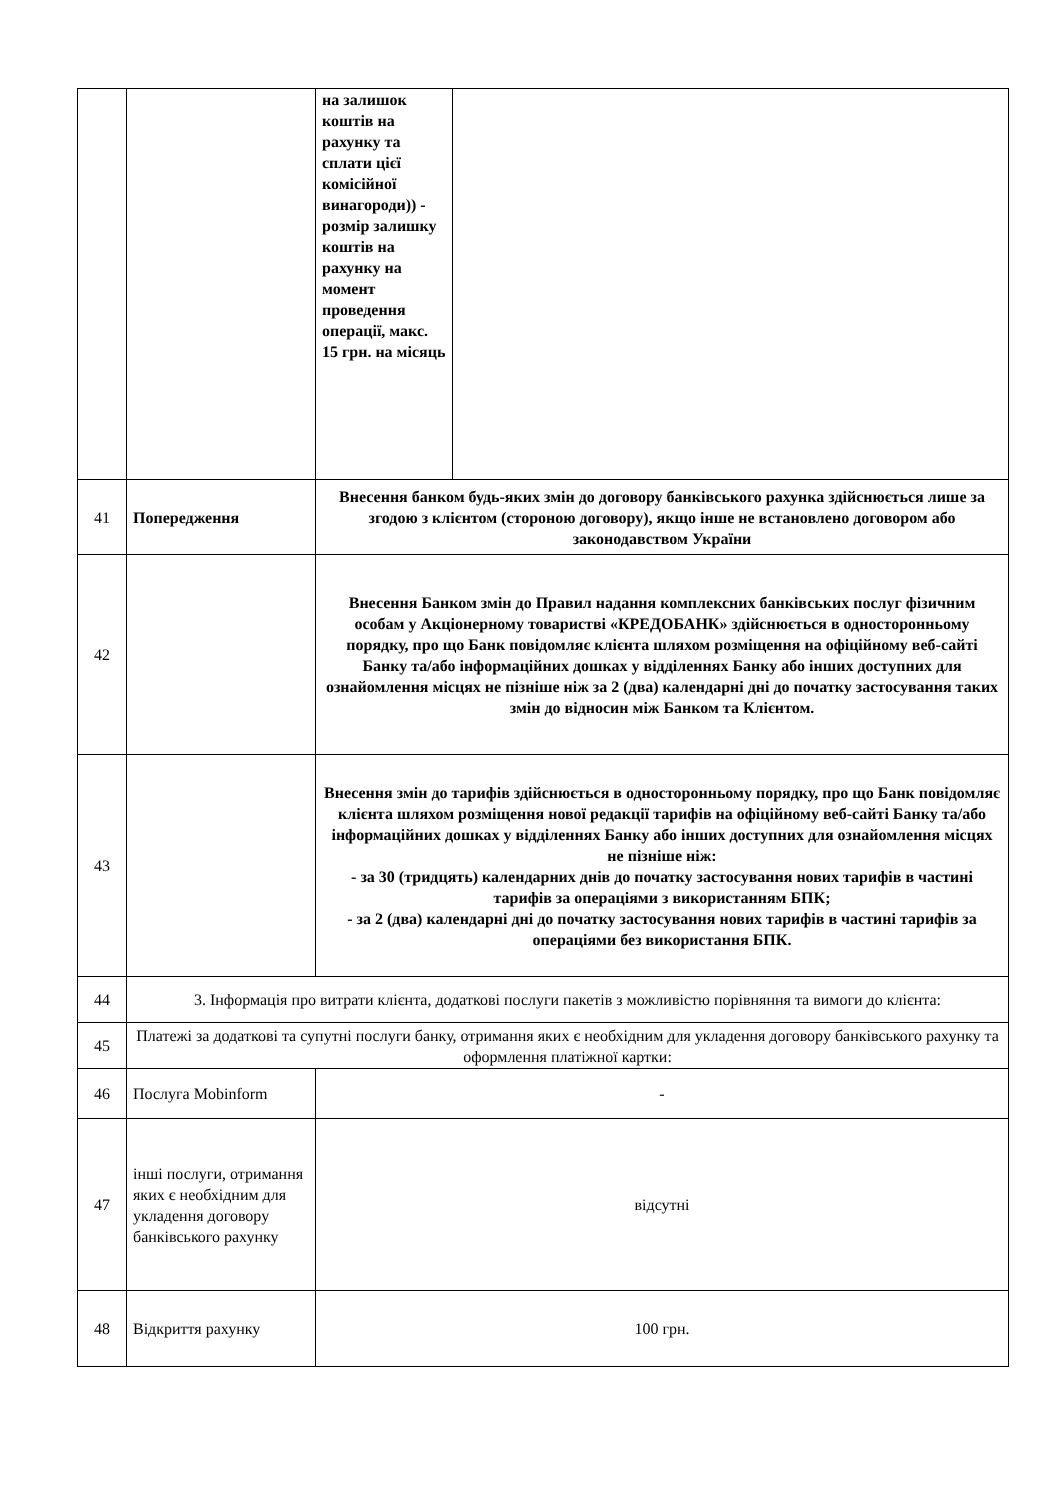| | | на залишок коштів на рахунку та сплати цієї комісійної винагороди)) - розмір залишку коштів на рахунку на момент проведення операції, макс. 15 грн. на місяць | |
| 41 | Попередження | Внесення банком будь-яких змін до договору банківського рахунка здійснюється лише за згодою з клієнтом (стороною договору), якщо інше не встановлено договором або законодавством України | |
| 42 | | Внесення Банком змін до Правил надання комплексних банківських послуг фізичним особам у Акціонерному товаристві «КРЕДОБАНК» здійснюється в односторонньому порядку, про що Банк повідомляє клієнта шляхом розміщення на офіційному веб-сайті Банку та/або інформаційних дошках у відділеннях Банку або інших доступних для ознайомлення місцях не пізніше ніж за 2 (два) календарні дні до початку застосування таких змін до відносин між Банком та Клієнтом. | |
| 43 | | Внесення змін до тарифів здійснюється в односторонньому порядку, про що Банк повідомляє клієнта шляхом розміщення нової редакції тарифів на офіційному веб-сайті Банку та/або інформаційних дошках у відділеннях Банку або інших доступних для ознайомлення місцях не пізніше ніж: - за 30 (тридцять) календарних днів до початку застосування нових тарифів в частині тарифів за операціями з використанням БПК; - за 2 (два) календарні дні до початку застосування нових тарифів в частині тарифів за операціями без використання БПК. | |
| 44 | 3. Інформація про витрати клієнта, додаткові послуги пакетів з можливістю порівняння та вимоги до клієнта: | | |
| 45 | Платежі за додаткові та супутні послуги банку, отримання яких є необхідним для укладення договору банківського рахунку та оформлення платіжної картки: | | |
| 46 | Послуга Mobinform | - | |
| 47 | інші послуги, отримання яких є необхідним для укладення договору банківського рахунку | відсутні | |
| 48 | Відкриття рахунку | 100 грн. | |